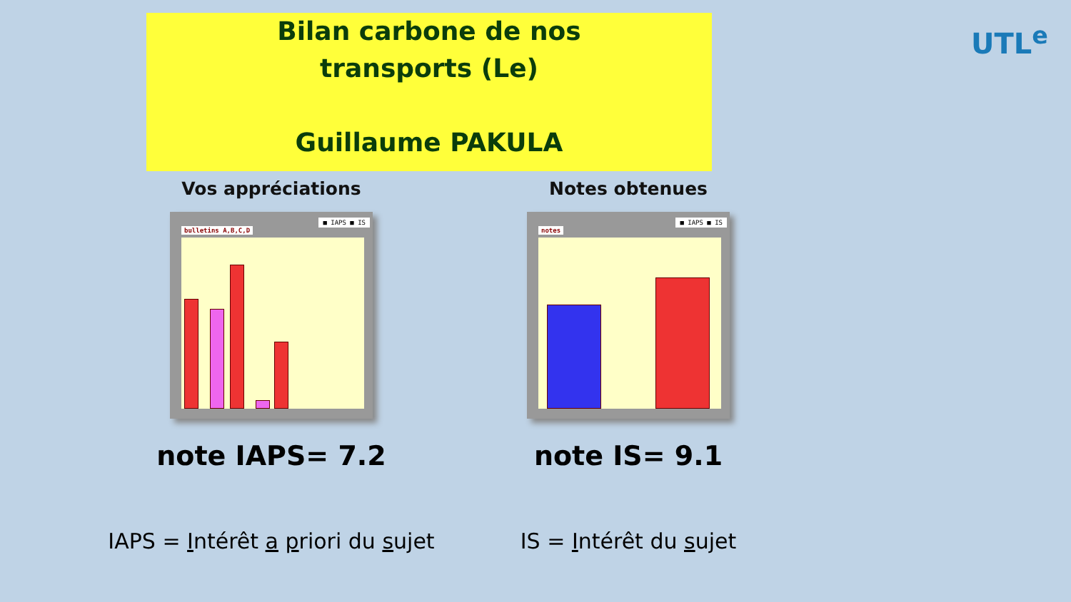Bilan carbone de nos
transports (Le)
Guillaume PAKULA
UTL<sup>e</sup>
Vos appréciations
bulletins A,B,C,D
■ IAPS ■ IS
note IAPS= 7.2
IAPS = Intérêt a priori du sujet
Notes obtenues
notes
■ IAPS ■ IS
note IS= 9.1
IS = Intérêt du sujet